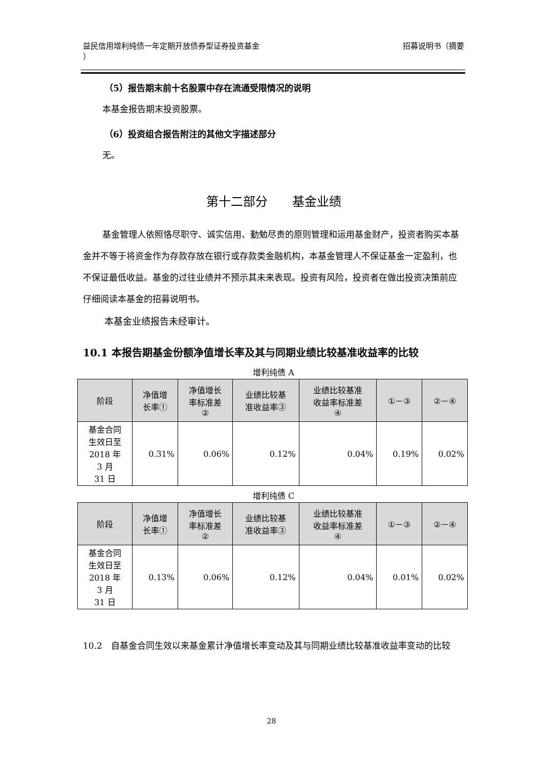益民信用增利纯债一年定期开放债券型证券投资基金
） 招募说明书（摘要
（5）报告期末前十名股票中存在流通受限情况的说明
本基金报告期末投资股票。
（6）投资组合报告附注的其他文字描述部分
无。
第十二部分　　基金业绩
基金管理人依照恪尽职守、诚实信用、勤勉尽责的原则管理和运用基金财产，投资者购买本基金并不等于将资金作为存款存放在银行或存款类金融机构，本基金管理人不保证基金一定盈利，也不保证最低收益。基金的过往业绩并不预示其未来表现。投资有风险，投资者在做出投资决策前应仔细阅读本基金的招募说明书。
本基金业绩报告未经审计。
10.1 本报告期基金份额净值增长率及其与同期业绩比较基准收益率的比较
增利纯债 A
| 阶段 | 净值增 长率① | 净值增长 率标准差 ② | 业绩比较基 准收益率③ | 业绩比较基准 收益率标准差 ④ | ①－③ | ②－④ |
| --- | --- | --- | --- | --- | --- | --- |
| 基金合同 生效日至 2018 年 3 月 31 日 | 0.31% | 0.06% | 0.12% | 0.04% | 0.19% | 0.02% |
增利纯债 C
| 阶段 | 净值增 长率① | 净值增长 率标准差 ② | 业绩比较基 准收益率③ | 业绩比较基准 收益率标准差 ④ | ①－③ | ②－④ |
| --- | --- | --- | --- | --- | --- | --- |
| 基金合同 生效日至 2018 年 3 月 31 日 | 0.13% | 0.06% | 0.12% | 0.04% | 0.01% | 0.02% |
10.2　自基金合同生效以来基金累计净值增长率变动及其与同期业绩比较基准收益率变动的比较
28